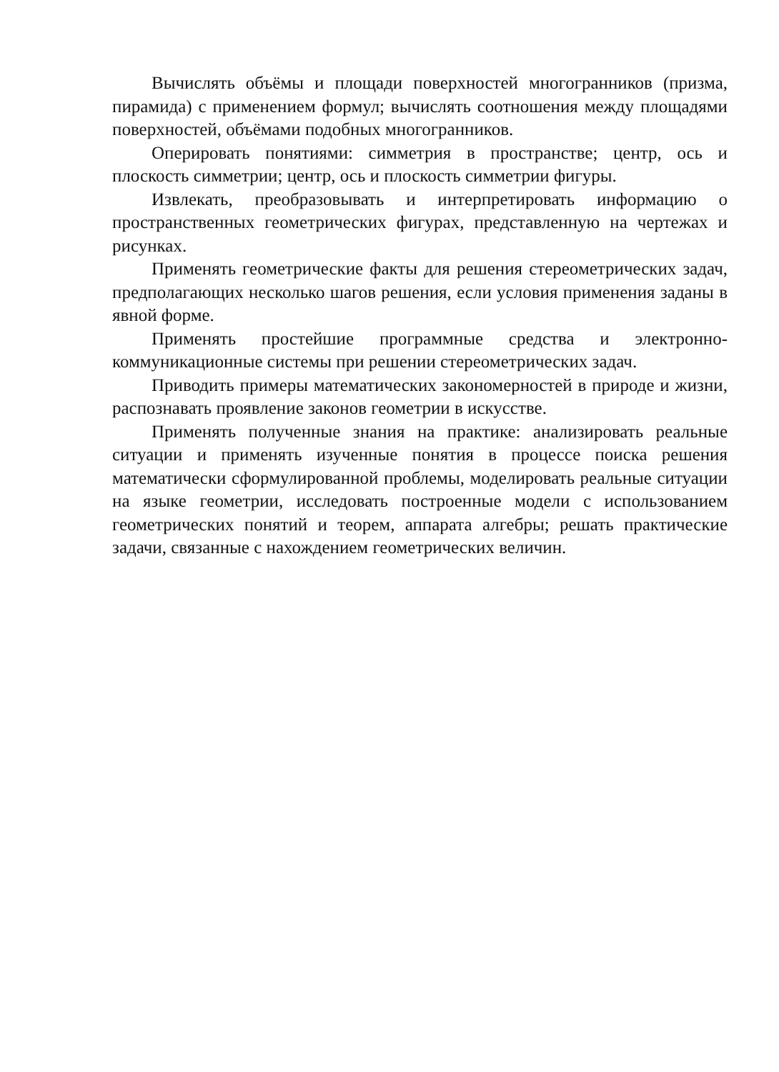Вычислять объёмы и площади поверхностей многогранников (призма, пирамида) с применением формул; вычислять соотношения между площадями поверхностей, объёмами подобных многогранников.
Оперировать понятиями: симметрия в пространстве; центр, ось и плоскость симметрии; центр, ось и плоскость симметрии фигуры.
Извлекать, преобразовывать и интерпретировать информацию о пространственных геометрических фигурах, представленную на чертежах и рисунках.
Применять геометрические факты для решения стереометрических задач, предполагающих несколько шагов решения, если условия применения заданы в явной форме.
Применять простейшие программные средства и электронно-коммуникационные системы при решении стереометрических задач.
Приводить примеры математических закономерностей в природе и жизни, распознавать проявление законов геометрии в искусстве.
Применять полученные знания на практике: анализировать реальные ситуации и применять изученные понятия в процессе поиска решения математически сформулированной проблемы, моделировать реальные ситуации на языке геометрии, исследовать построенные модели с использованием геометрических понятий и теорем, аппарата алгебры; решать практические задачи, связанные с нахождением геометрических величин.